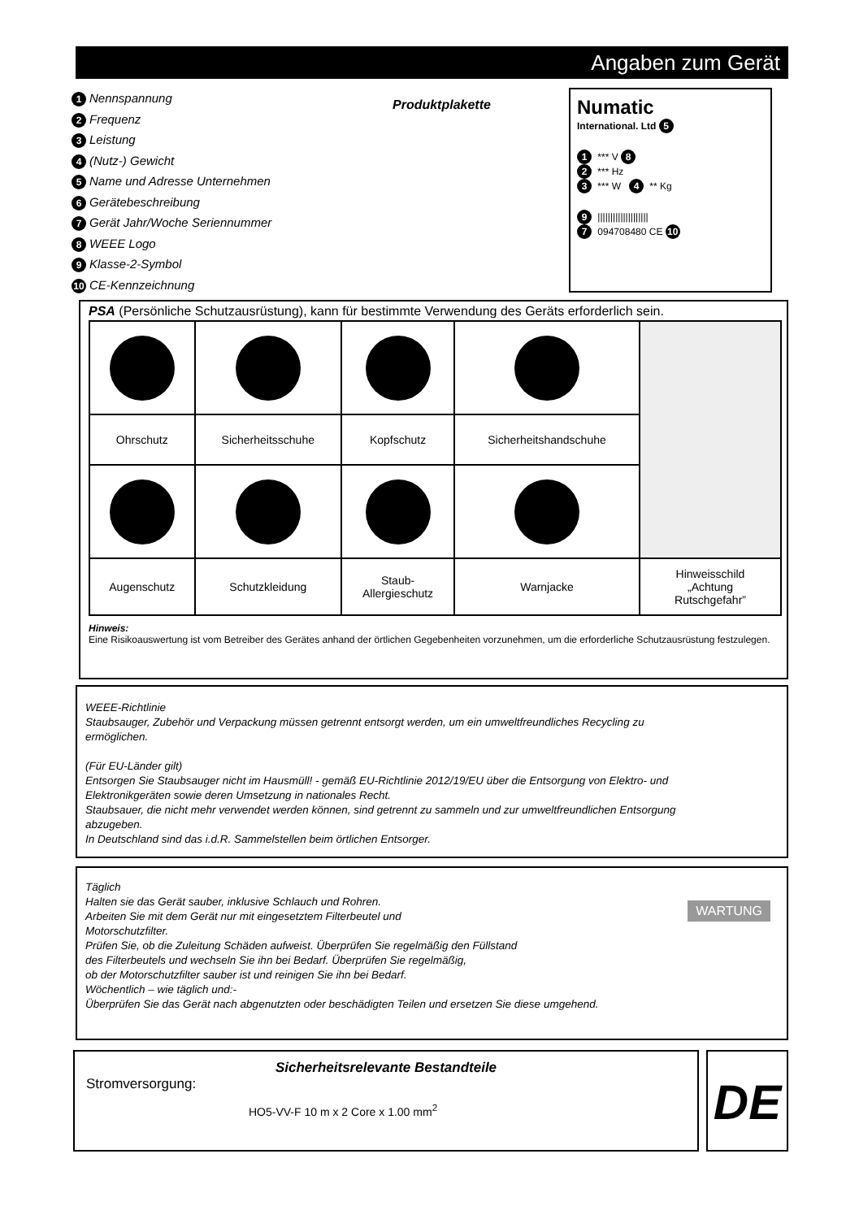Angaben zum Gerät
1 Nennspannung
2 Frequenz
3 Leistung
4 (Nutz-) Gewicht
5 Name und Adresse Unternehmen
6 Gerätebeschreibung
7 Gerät Jahr/Woche Seriennummer
8 WEEE Logo
9 Klasse-2-Symbol
10 CE-Kennzeichnung
Produktplakette
Numatic
International. Ltd 5
1 *** V 8
2 *** Hz
3 *** W 4 ** Kg
9 ||||||||||||||||||||
7 094708480 CE 10
PSA (Persönliche Schutzausrüstung), kann für bestimmte Verwendung des Geräts erforderlich sein.
| Ohrschutz | Sicherheitsschuhe | Kopfschutz | Sicherheitshandschuhe | |
| Augenschutz | Schutzkleidung | Staub- Allergieschutz | Warnjacke | Hinweisschild „Achtung Rutschgefahr” |
Hinweis:
Eine Risikoauswertung ist vom Betreiber des Gerätes anhand der örtlichen Gegebenheiten vorzunehmen, um die erforderliche Schutzausrüstung festzulegen.
WEEE-Richtlinie
Staubsauger, Zubehör und Verpackung müssen getrennt entsorgt werden, um ein umweltfreundliches Recycling zu ermöglichen.
(Für EU-Länder gilt)
Entsorgen Sie Staubsauger nicht im Hausmüll! - gemäß EU-Richtlinie 2012/19/EU über die Entsorgung von Elektro- und Elektronikgeräten sowie deren Umsetzung in nationales Recht.
Staubsauer, die nicht mehr verwendet werden können, sind getrennt zu sammeln und zur umweltfreundlichen Entsorgung abzugeben.
In Deutschland sind das i.d.R. Sammelstellen beim örtlichen Entsorger.
Täglich
Halten sie das Gerät sauber, inklusive Schlauch und Rohren.
Arbeiten Sie mit dem Gerät nur mit eingesetztem Filterbeutel und
Motorschutzfilter.
Prüfen Sie, ob die Zuleitung Schäden aufweist. Überprüfen Sie regelmäßig den Füllstand
des Filterbeutels und wechseln Sie ihn bei Bedarf. Überprüfen Sie regelmäßig,
ob der Motorschutzfilter sauber ist und reinigen Sie ihn bei Bedarf.
Wöchentlich – wie täglich und:-
Überprüfen Sie das Gerät nach abgenutzten oder beschädigten Teilen und ersetzen Sie diese umgehend.
WARTUNG
Sicherheitsrelevante Bestandteile
Stromversorgung:
HO5-VV-F 10 m x 2 Core x 1.00 mm<sup>2</sup>
DE